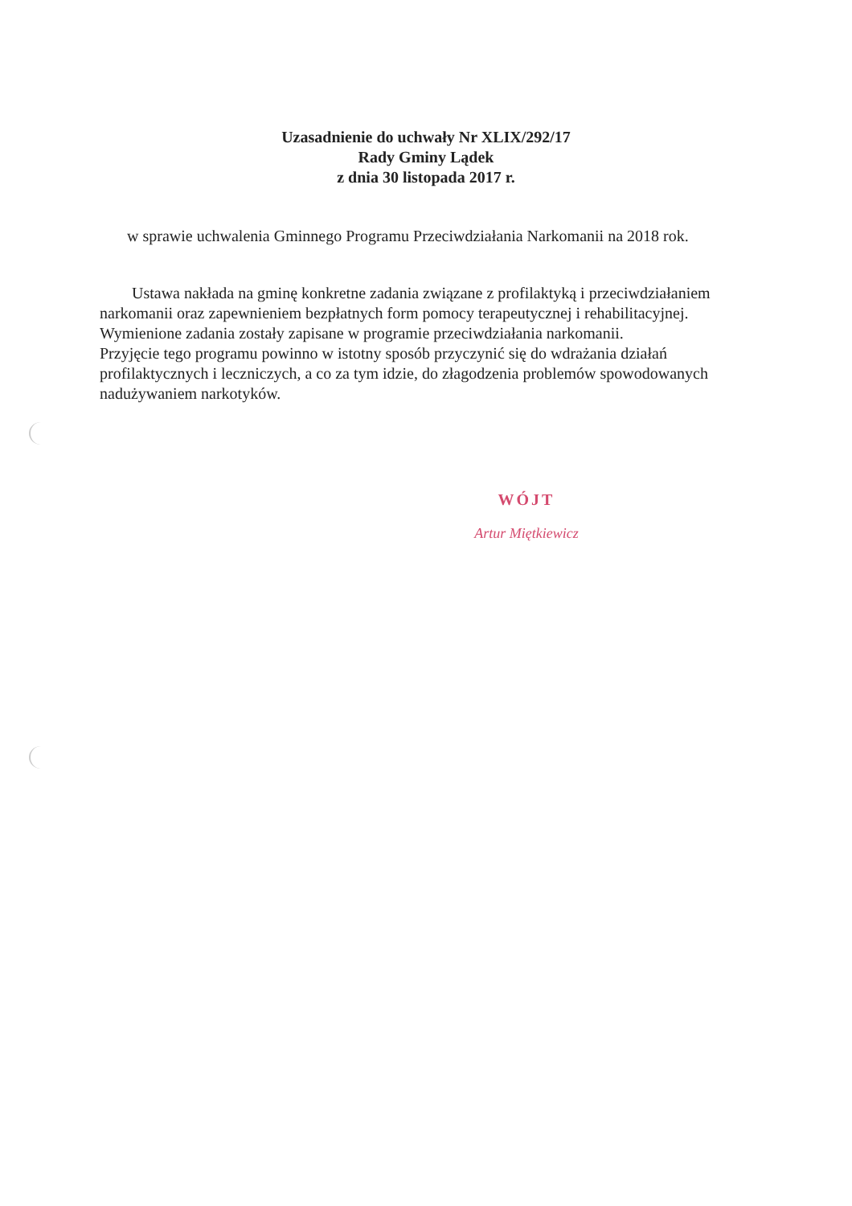Uzasadnienie do uchwały Nr XLIX/292/17
Rady Gminy Lądek
z dnia 30 listopada 2017 r.
w sprawie uchwalenia Gminnego Programu Przeciwdziałania Narkomanii na 2018 rok.
Ustawa nakłada na gminę konkretne zadania związane z profilaktyką i przeciwdziałaniem narkomanii oraz zapewnieniem bezpłatnych form pomocy terapeutycznej i rehabilitacyjnej. Wymienione zadania zostały zapisane w programie przeciwdziałania narkomanii.
Przyjęcie tego programu powinno w istotny sposób przyczynić się do wdrażania działań profilaktycznych i leczniczych, a co za tym idzie, do złagodzenia problemów spowodowanych nadużywaniem narkotyków.
WÓJT
Artur Miętkiewicz